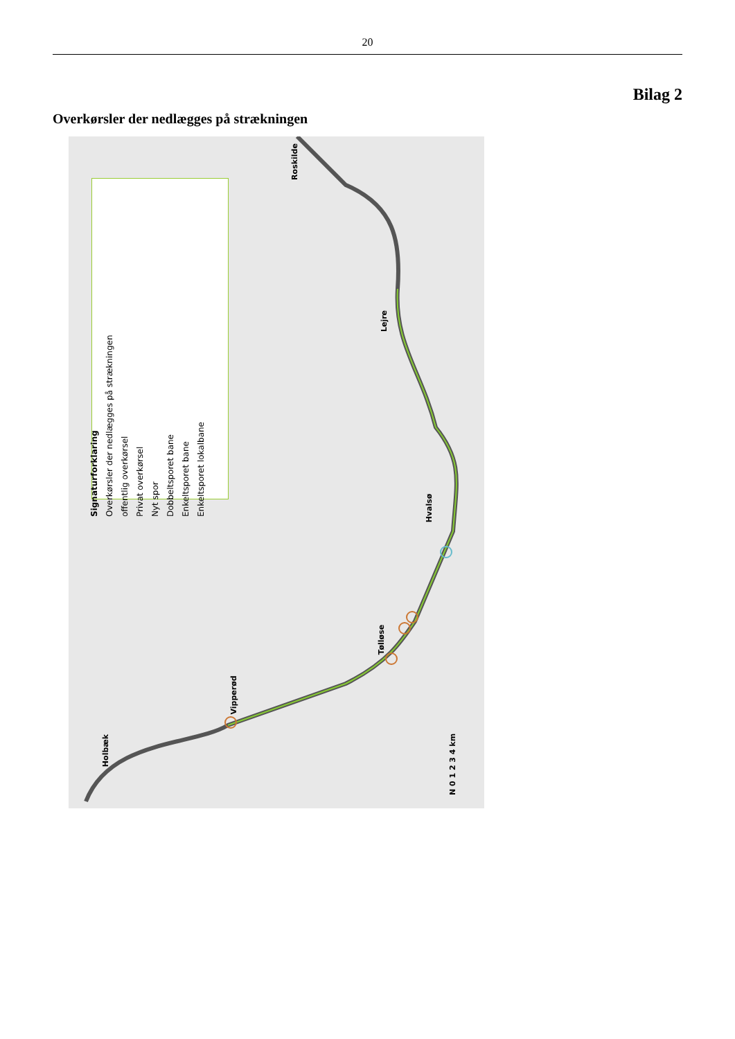20
Bilag 2
Overkørsler der nedlægges på strækningen
Signaturforklaring
Overkørsler der nedlægges på strækningen
offentlig overkørsel
Privat overkørsel
Nyt spor
Dobbeltsporet bane
Enkeltsporet bane
Enkeltsporet lokalbane
Roskilde
Lejre
Hvalsø
Tølløse
Vipperød
Holbæk
N 0 1 2 3 4 km